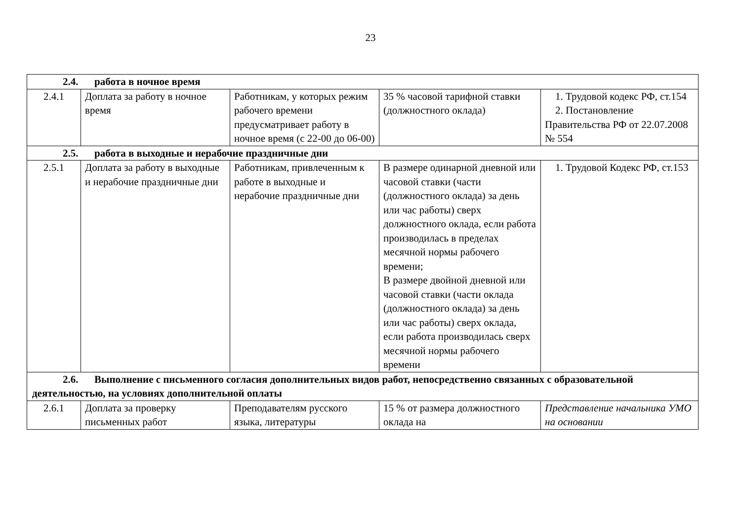23
| 2.4. работа в ночное время | | | | |
| 2.4.1 | Доплата за работу в ночное время | Работникам, у которых режим рабочего времени предусматривает работу в ночное время (с 22-00 до 06-00) | 35 % часовой тарифной ставки (должностного оклада) | 1. Трудовой кодекс РФ, ст.154 2. Постановление Правительства РФ от 22.07.2008 № 554 |
| 2.5. работа в выходные и нерабочие праздничные дни | | | | |
| 2.5.1 | Доплата за работу в выходные и нерабочие праздничные дни | Работникам, привлеченным к работе в выходные и нерабочие праздничные дни | В размере одинарной дневной или часовой ставки (части (должностного оклада) за день или час работы) сверх должностного оклада, если работа производилась в пределах месячной нормы рабочего времени; В размере двойной дневной или часовой ставки (части оклада (должностного оклада) за день или час работы) сверх оклада, если работа производилась сверх месячной нормы рабочего времени | 1. Трудовой Кодекс РФ, ст.153 |
| 2.6. Выполнение с письменного согласия дополнительных видов работ, непосредственно связанных с образовательной деятельностью, на условиях дополнительной оплаты | | | | |
| 2.6.1 | Доплата за проверку письменных работ | Преподавателям русского языка, литературы | 15 % от размера должностного оклада на | Представление начальника УМО на основании |